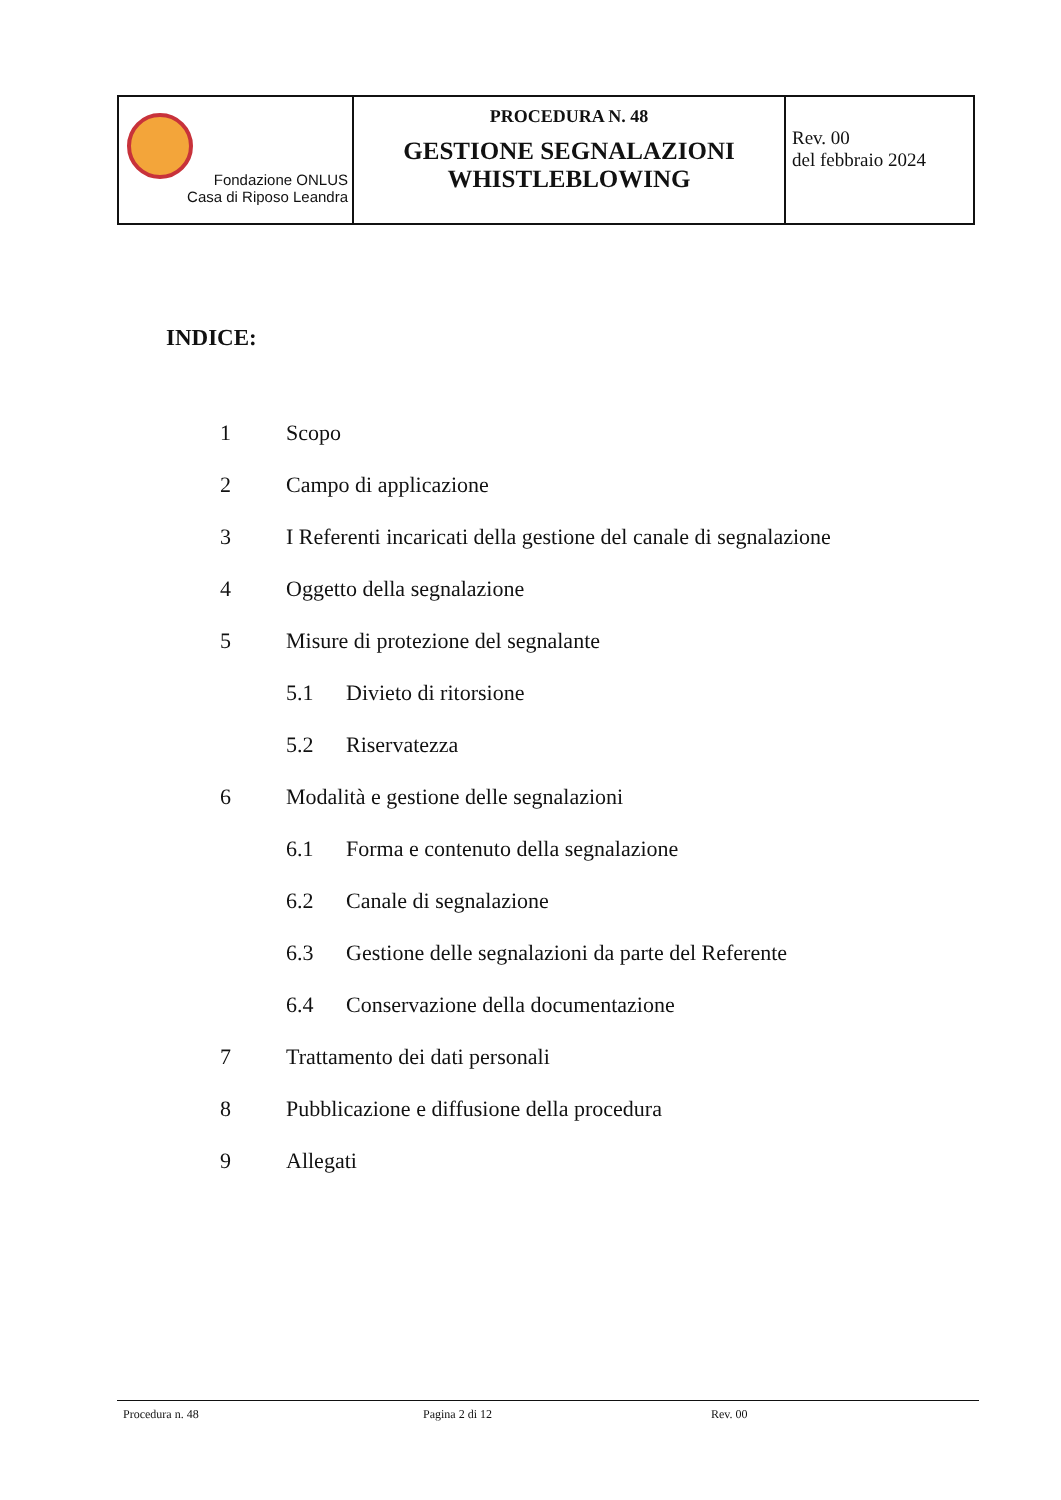| Fondazione ONLUS Casa di Riposo Leandra | PROCEDURA N. 48 GESTIONE SEGNALAZIONI WHISTLEBLOWING | Rev. 00 del febbraio 2024 |
INDICE:
1 Scopo
2 Campo di applicazione
3 I Referenti incaricati della gestione del canale di segnalazione
4 Oggetto della segnalazione
5 Misure di protezione del segnalante
5.1 Divieto di ritorsione
5.2 Riservatezza
6 Modalità e gestione delle segnalazioni
6.1 Forma e contenuto della segnalazione
6.2 Canale di segnalazione
6.3 Gestione delle segnalazioni da parte del Referente
6.4 Conservazione della documentazione
7 Trattamento dei dati personali
8 Pubblicazione e diffusione della procedura
9 Allegati
Procedura n. 48 Pagina 2 di 12 Rev. 00